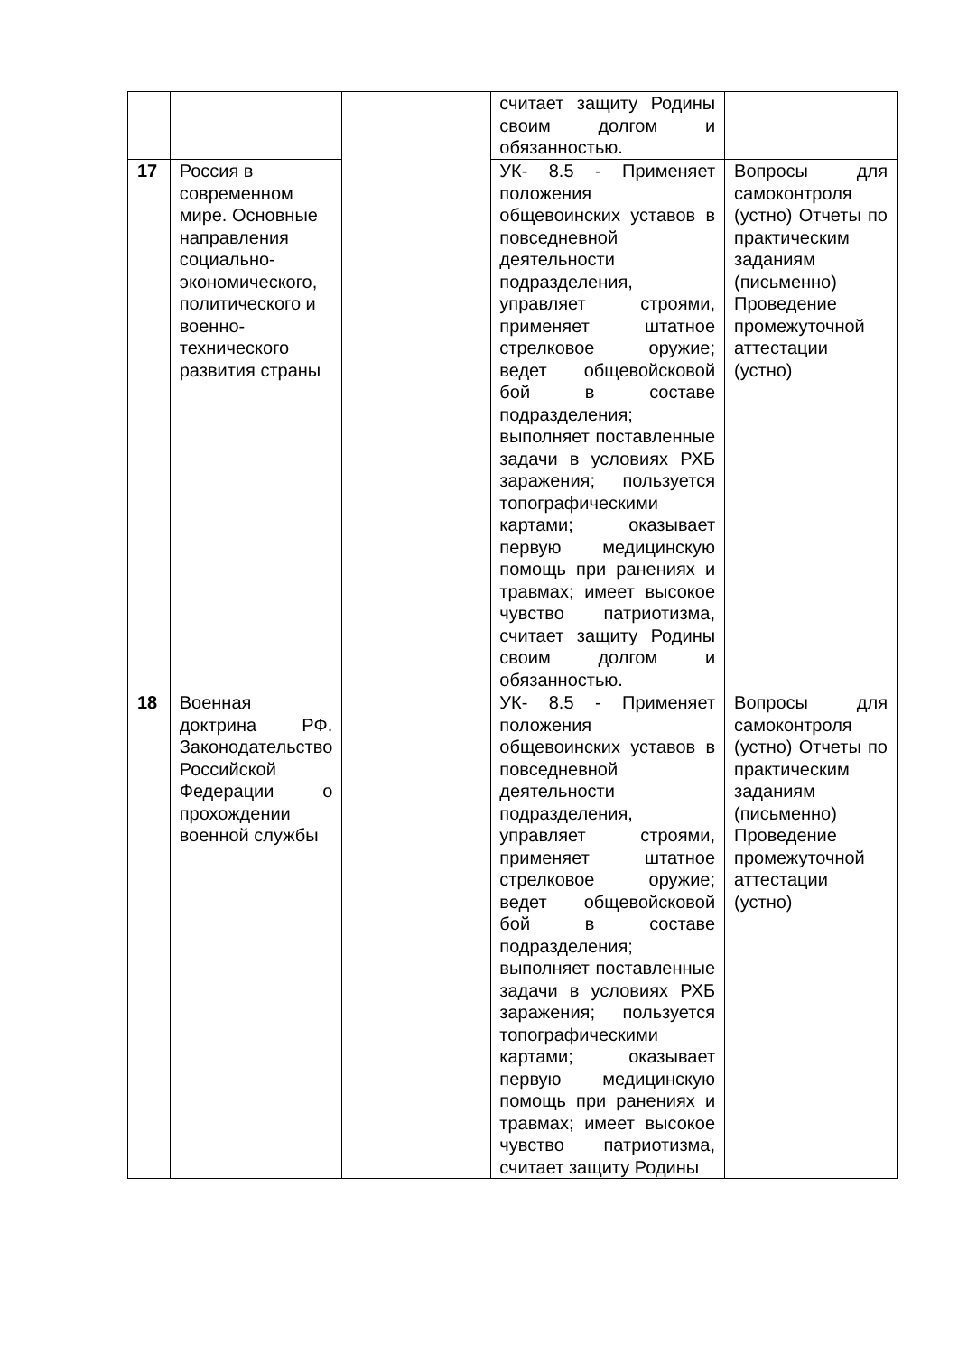| | | | считает защиту Родины своим долгом и обязанностью. | |
| 17 | Россия в современном мире. Основные направления социально-экономического, политического и военно-технического развития страны | | УК- 8.5 - Применяет положения общевоинских уставов в повседневной деятельности подразделения, управляет строями, применяет штатное стрелковое оружие; ведет общевойсковой бой в составе подразделения; выполняет поставленные задачи в условиях РХБ заражения; пользуется топографическими картами; оказывает первую медицинскую помощь при ранениях и травмах; имеет высокое чувство патриотизма, считает защиту Родины своим долгом и обязанностью. | Вопросы для самоконтроля (устно) Отчеты по практическим заданиям (письменно) Проведение промежуточной аттестации (устно) |
| 18 | Военная доктрина РФ. Законодательство Российской Федерации о прохождении военной службы | | УК- 8.5 - Применяет положения общевоинских уставов в повседневной деятельности подразделения, управляет строями, применяет штатное стрелковое оружие; ведет общевойсковой бой в составе подразделения; выполняет поставленные задачи в условиях РХБ заражения; пользуется топографическими картами; оказывает первую медицинскую помощь при ранениях и травмах; имеет высокое чувство патриотизма, считает защиту Родины | Вопросы для самоконтроля (устно) Отчеты по практическим заданиям (письменно) Проведение промежуточной аттестации (устно) |